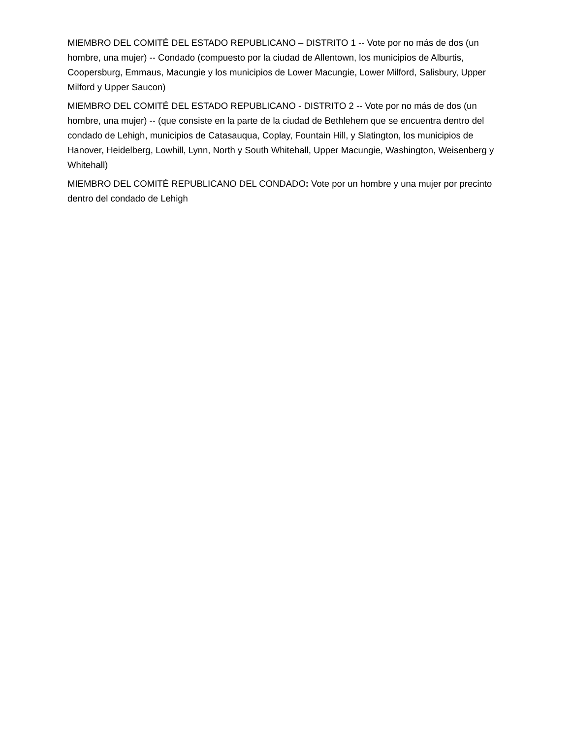MIEMBRO DEL COMITÉ DEL ESTADO REPUBLICANO – DISTRITO 1 -- Vote por no más de dos (un hombre, una mujer) -- Condado (compuesto por la ciudad de Allentown, los municipios de Alburtis, Coopersburg, Emmaus, Macungie y los municipios de Lower Macungie, Lower Milford, Salisbury, Upper Milford y Upper Saucon)
MIEMBRO DEL COMITÉ DEL ESTADO REPUBLICANO - DISTRITO 2 -- Vote por no más de dos (un hombre, una mujer) -- (que consiste en la parte de la ciudad de Bethlehem que se encuentra dentro del condado de Lehigh, municipios de Catasauqua, Coplay, Fountain Hill, y Slatington, los municipios de Hanover, Heidelberg, Lowhill, Lynn, North y South Whitehall, Upper Macungie, Washington, Weisenberg y Whitehall)
MIEMBRO DEL COMITÉ REPUBLICANO DEL CONDADO: Vote por un hombre y una mujer por precinto dentro del condado de Lehigh